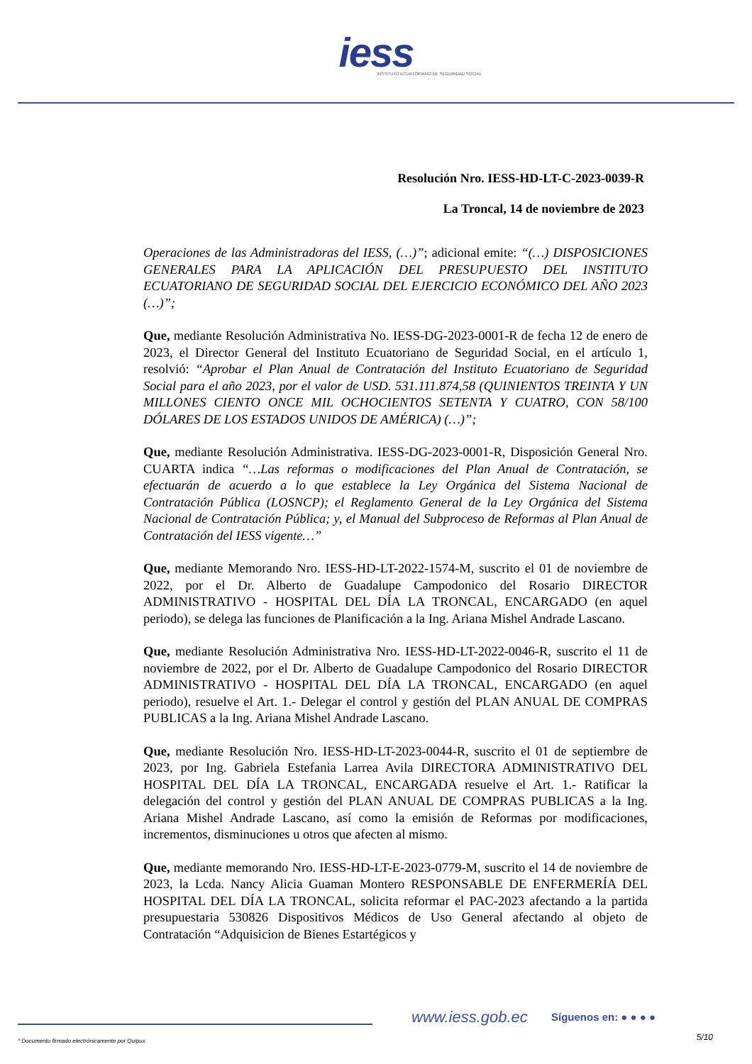iess
INSTITUTO ECUATORIANO DE SEGURIDAD SOCIAL
Resolución Nro. IESS-HD-LT-C-2023-0039-R
La Troncal, 14 de noviembre de 2023
Operaciones de las Administradoras del IESS, (…)”; adicional emite: “(…) DISPOSICIONES GENERALES PARA LA APLICACIÓN DEL PRESUPUESTO DEL INSTITUTO ECUATORIANO DE SEGURIDAD SOCIAL DEL EJERCICIO ECONÓMICO DEL AÑO 2023 (…)”;
Que, mediante Resolución Administrativa No. IESS-DG-2023-0001-R de fecha 12 de enero de 2023, el Director General del Instituto Ecuatoriano de Seguridad Social, en el artículo 1, resolvió: “Aprobar el Plan Anual de Contratación del Instituto Ecuatoriano de Seguridad Social para el año 2023, por el valor de USD. 531.111.874,58 (QUINIENTOS TREINTA Y UN MILLONES CIENTO ONCE MIL OCHOCIENTOS SETENTA Y CUATRO, CON 58/100 DÓLARES DE LOS ESTADOS UNIDOS DE AMÉRICA) (…)”;
Que, mediante Resolución Administrativa. IESS-DG-2023-0001-R, Disposición General Nro. CUARTA indica “…Las reformas o modificaciones del Plan Anual de Contratación, se efectuarán de acuerdo a lo que establece la Ley Orgánica del Sistema Nacional de Contratación Pública (LOSNCP); el Reglamento General de la Ley Orgánica del Sistema Nacional de Contratación Pública; y, el Manual del Subproceso de Reformas al Plan Anual de Contratación del IESS vigente…”
Que, mediante Memorando Nro. IESS-HD-LT-2022-1574-M, suscrito el 01 de noviembre de 2022, por el Dr. Alberto de Guadalupe Campodonico del Rosario DIRECTOR ADMINISTRATIVO - HOSPITAL DEL DÍA LA TRONCAL, ENCARGADO (en aquel periodo), se delega las funciones de Planificación a la Ing. Ariana Mishel Andrade Lascano.
Que, mediante Resolución Administrativa Nro. IESS-HD-LT-2022-0046-R, suscrito el 11 de noviembre de 2022, por el Dr. Alberto de Guadalupe Campodonico del Rosario DIRECTOR ADMINISTRATIVO - HOSPITAL DEL DÍA LA TRONCAL, ENCARGADO (en aquel periodo), resuelve el Art. 1.- Delegar el control y gestión del PLAN ANUAL DE COMPRAS PUBLICAS a la Ing. Ariana Mishel Andrade Lascano.
Que, mediante Resolución Nro. IESS-HD-LT-2023-0044-R, suscrito el 01 de septiembre de 2023, por Ing. Gabriela Estefania Larrea Avila DIRECTORA ADMINISTRATIVO DEL HOSPITAL DEL DÍA LA TRONCAL, ENCARGADA resuelve el Art. 1.- Ratificar la delegación del control y gestión del PLAN ANUAL DE COMPRAS PUBLICAS a la Ing. Ariana Mishel Andrade Lascano, así como la emisión de Reformas por modificaciones, incrementos, disminuciones u otros que afecten al mismo.
Que, mediante memorando Nro. IESS-HD-LT-E-2023-0779-M, suscrito el 14 de noviembre de 2023, la Lcda. Nancy Alicia Guaman Montero RESPONSABLE DE ENFERMERÍA DEL HOSPITAL DEL DÍA LA TRONCAL, solicita reformar el PAC-2023 afectando a la partida presupuestaria 530826 Dispositivos Médicos de Uso General afectando al objeto de Contratación “Adquisicion de Bienes Estartégicos y
www.iess.gob.ec Síguenos en: ● ● ● ●
5/10
* Documento firmado electrónicamente por Quipux